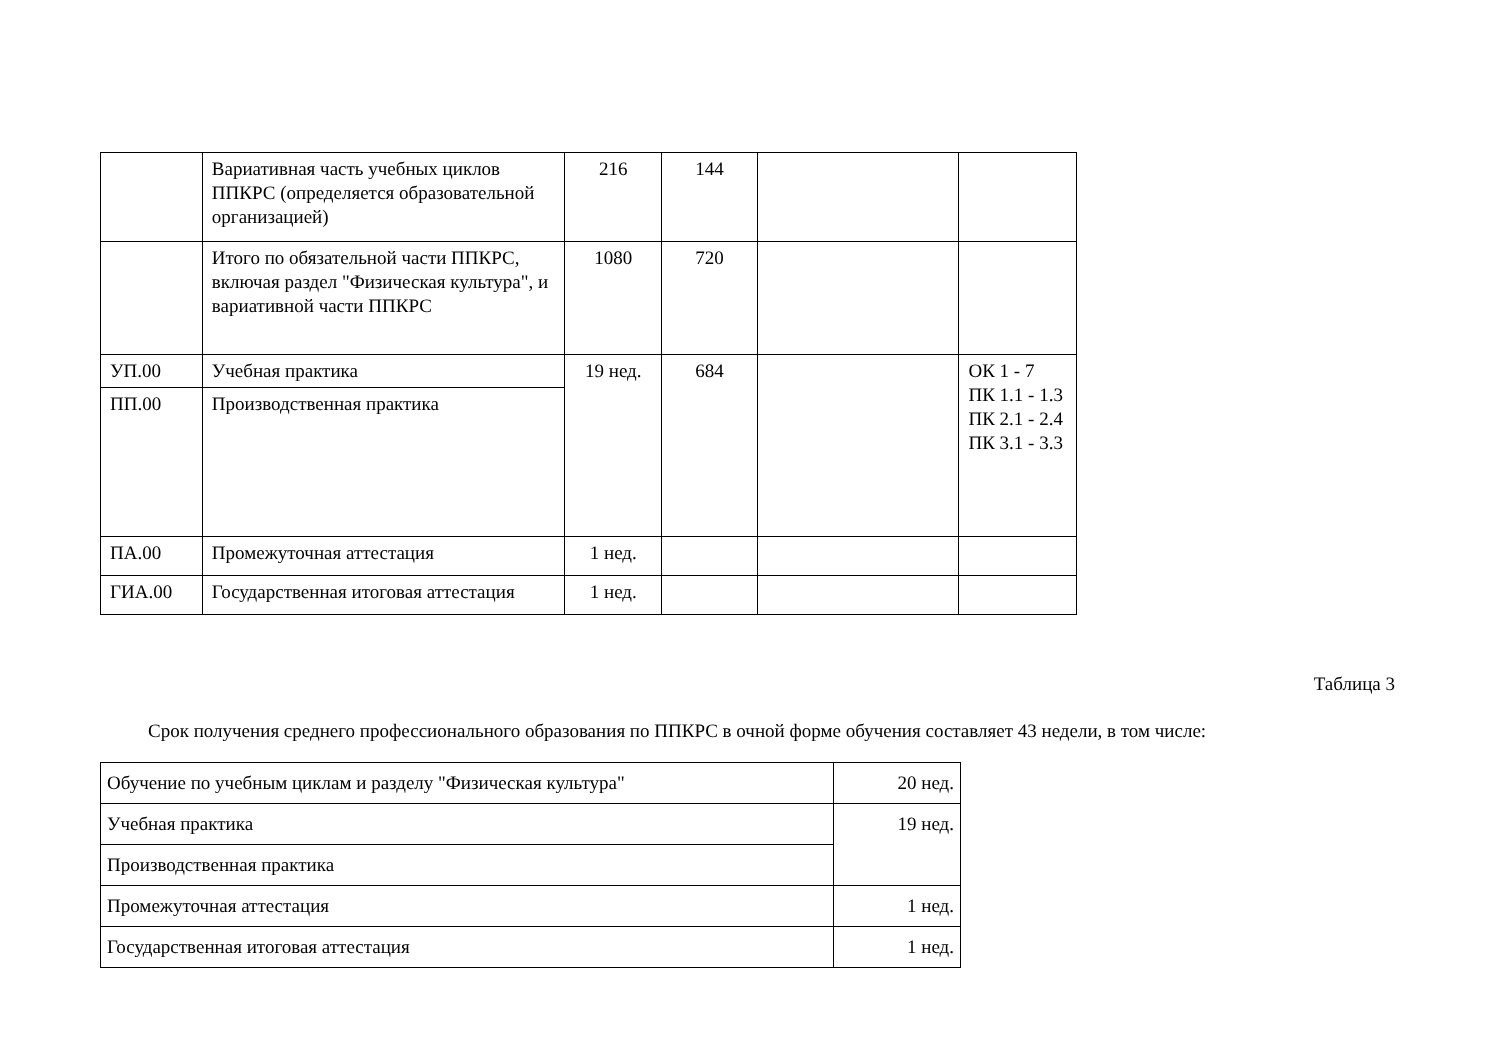| | Вариативная часть учебных циклов ППКРС (определяется образовательной организацией) | 216 | 144 | | |
| | Итого по обязательной части ППКРС, включая раздел "Физическая культура", и вариативной части ППКРС | 1080 | 720 | | |
| УП.00 | Учебная практика | 19 нед. | 684 | | ОК 1 - 7 ПК 1.1 - 1.3 ПК 2.1 - 2.4 ПК 3.1 - 3.3 |
| ПП.00 | Производственная практика | | | | |
| ПА.00 | Промежуточная аттестация | 1 нед. | | | |
| ГИА.00 | Государственная итоговая аттестация | 1 нед. | | | |
Таблица 3
Срок получения среднего профессионального образования по ППКРС в очной форме обучения составляет 43 недели, в том числе:
| Обучение по учебным циклам и разделу "Физическая культура" | 20 нед. |
| Учебная практика | 19 нед. |
| Производственная практика | |
| Промежуточная аттестация | 1 нед. |
| Государственная итоговая аттестация | 1 нед. |